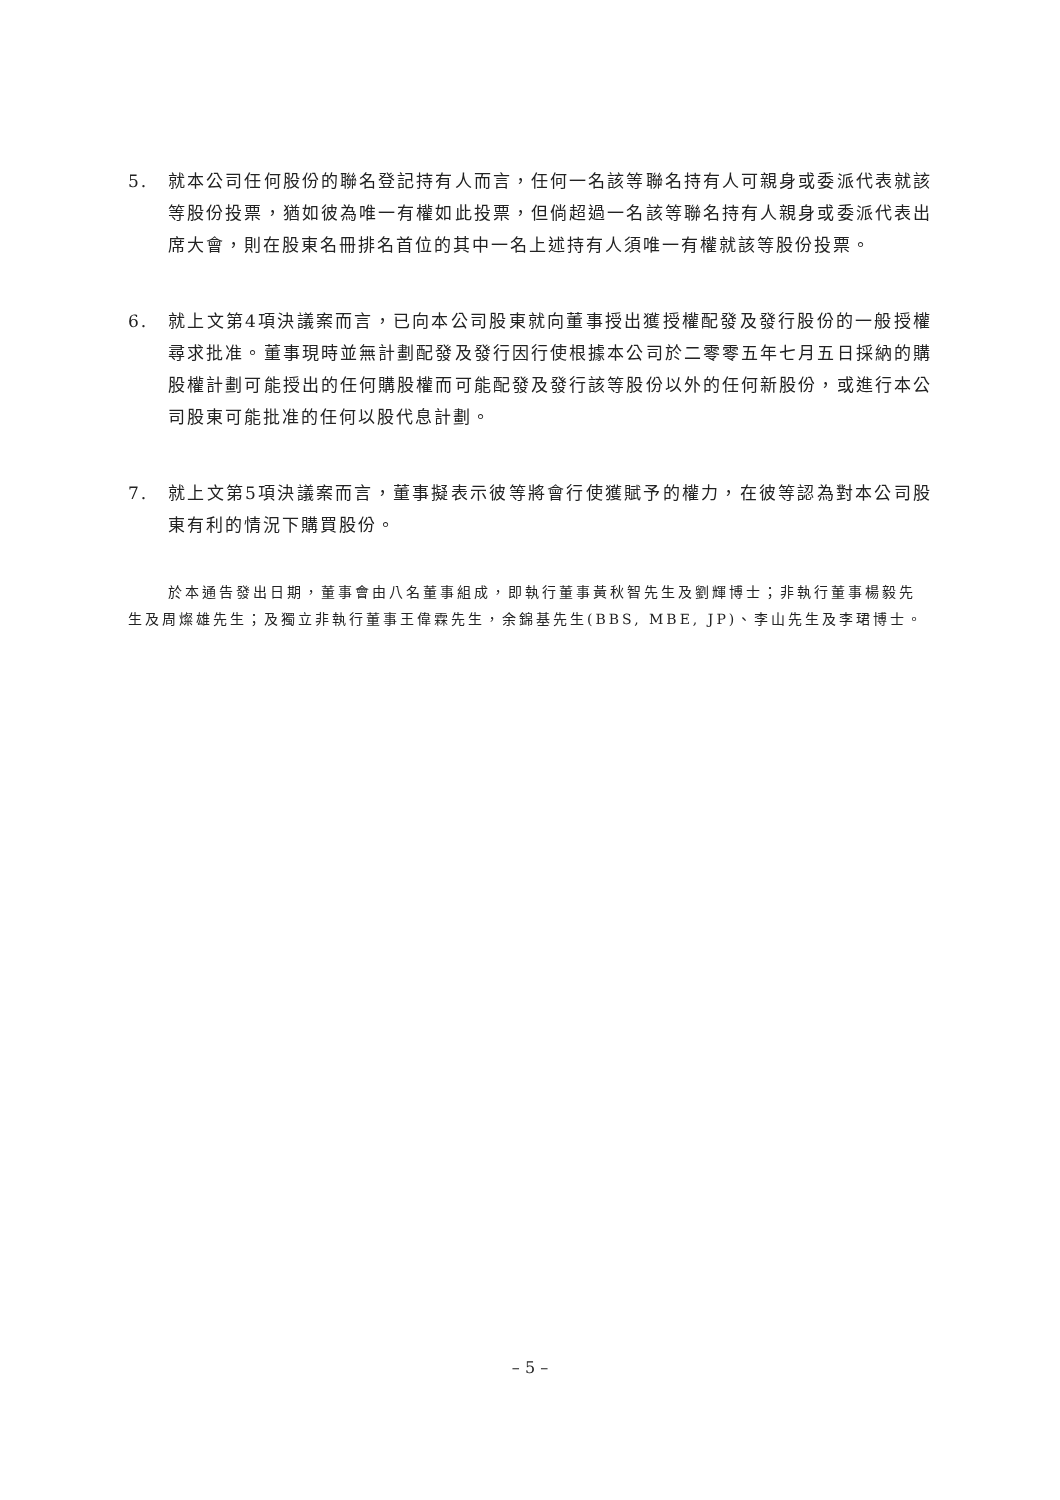5. 就本公司任何股份的聯名登記持有人而言，任何一名該等聯名持有人可親身或委派代表就該等股份投票，猶如彼為唯一有權如此投票，但倘超過一名該等聯名持有人親身或委派代表出席大會，則在股東名冊排名首位的其中一名上述持有人須唯一有權就該等股份投票。
6. 就上文第4項決議案而言，已向本公司股東就向董事授出獲授權配發及發行股份的一般授權尋求批准。董事現時並無計劃配發及發行因行使根據本公司於二零零五年七月五日採納的購股權計劃可能授出的任何購股權而可能配發及發行該等股份以外的任何新股份，或進行本公司股東可能批准的任何以股代息計劃。
7. 就上文第5項決議案而言，董事擬表示彼等將會行使獲賦予的權力，在彼等認為對本公司股東有利的情況下購買股份。
於本通告發出日期，董事會由八名董事組成，即執行董事黃秋智先生及劉輝博士；非執行董事楊毅先生及周燦雄先生；及獨立非執行董事王偉霖先生，余錦基先生(BBS, MBE, JP)、李山先生及李珺博士。
– 5 –